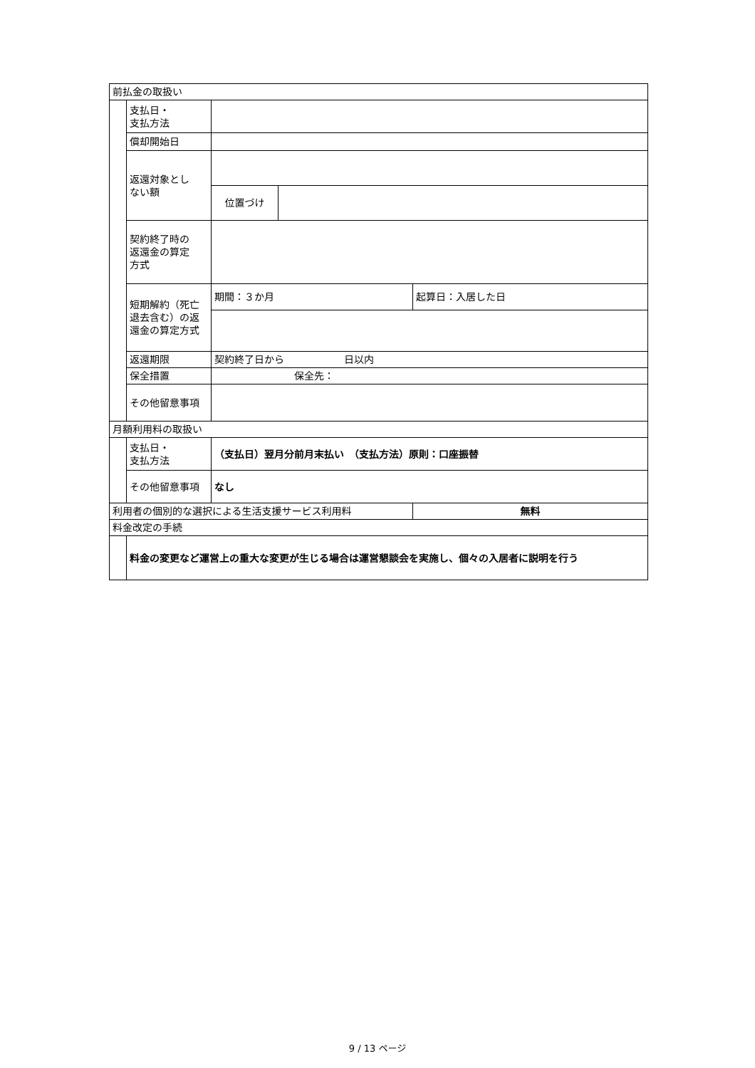| 前払金の取扱い | | | | |
| | 支払日・ 支払方法 | | | |
| | 償却開始日 | | | |
| | 返還対象とし ない額 | | | |
| | | 位置づけ | | |
| | 契約終了時の 返還金の算定 方式 | | | |
| | 短期解約（死亡退去含む）の返還金の算定方式 | 期間：３か月 | | 起算日：入居した日 |
| | 返還期限 | 契約終了日から 日以内 | | |
| | 保全措置 | 保全先： | | |
| | その他留意事項 | | | |
| 月額利用料の取扱い | | | | |
| | 支払日・ 支払方法 | （支払日）翌月分前月末払い （支払方法）原則：口座振替 | | |
| | その他留意事項 | なし | | |
| 利用者の個別的な選択による生活支援サービス利用料 | | | | 無料 |
| 料金改定の手続 | | | | |
| | 料金の変更など運営上の重大な変更が生じる場合は運営懇談会を実施し、個々の入居者に説明を行う | | | |
9 / 13 ページ